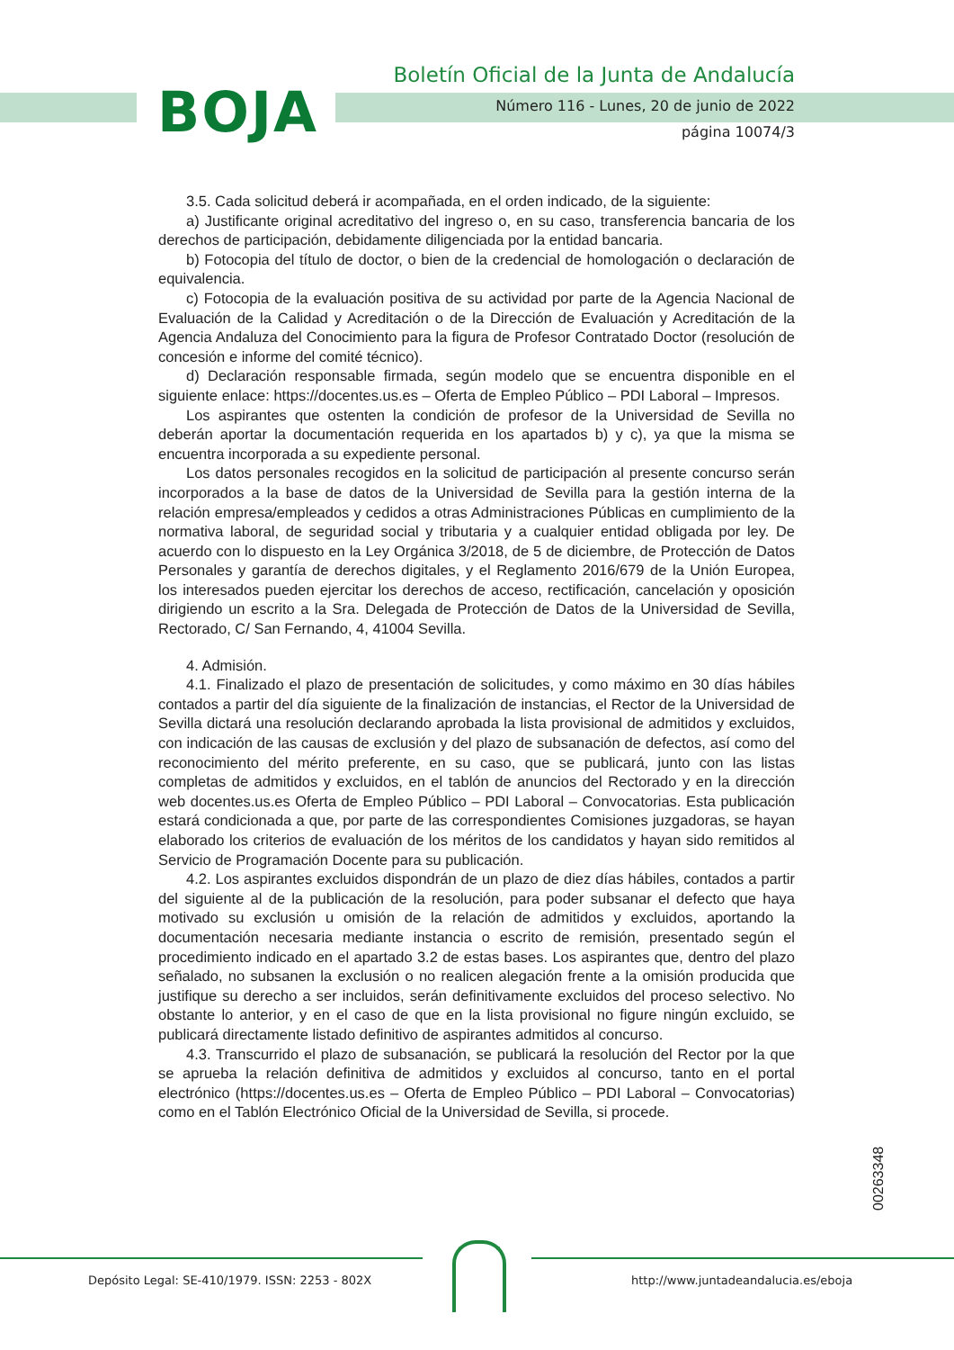BOJA
Boletín Oficial de la Junta de Andalucía
Número 116 - Lunes, 20 de junio de 2022
página 10074/3
3.5. Cada solicitud deberá ir acompañada, en el orden indicado, de la siguiente:
a) Justificante original acreditativo del ingreso o, en su caso, transferencia bancaria de los derechos de participación, debidamente diligenciada por la entidad bancaria.
b) Fotocopia del título de doctor, o bien de la credencial de homologación o declaración de equivalencia.
c) Fotocopia de la evaluación positiva de su actividad por parte de la Agencia Nacional de Evaluación de la Calidad y Acreditación o de la Dirección de Evaluación y Acreditación de la Agencia Andaluza del Conocimiento para la figura de Profesor Contratado Doctor (resolución de concesión e informe del comité técnico).
d) Declaración responsable firmada, según modelo que se encuentra disponible en el siguiente enlace: https://docentes.us.es – Oferta de Empleo Público – PDI Laboral – Impresos.
Los aspirantes que ostenten la condición de profesor de la Universidad de Sevilla no deberán aportar la documentación requerida en los apartados b) y c), ya que la misma se encuentra incorporada a su expediente personal.
Los datos personales recogidos en la solicitud de participación al presente concurso serán incorporados a la base de datos de la Universidad de Sevilla para la gestión interna de la relación empresa/empleados y cedidos a otras Administraciones Públicas en cumplimiento de la normativa laboral, de seguridad social y tributaria y a cualquier entidad obligada por ley. De acuerdo con lo dispuesto en la Ley Orgánica 3/2018, de 5 de diciembre, de Protección de Datos Personales y garantía de derechos digitales, y el Reglamento 2016/679 de la Unión Europea, los interesados pueden ejercitar los derechos de acceso, rectificación, cancelación y oposición dirigiendo un escrito a la Sra. Delegada de Protección de Datos de la Universidad de Sevilla, Rectorado, C/ San Fernando, 4, 41004 Sevilla.
4. Admisión.
4.1. Finalizado el plazo de presentación de solicitudes, y como máximo en 30 días hábiles contados a partir del día siguiente de la finalización de instancias, el Rector de la Universidad de Sevilla dictará una resolución declarando aprobada la lista provisional de admitidos y excluidos, con indicación de las causas de exclusión y del plazo de subsanación de defectos, así como del reconocimiento del mérito preferente, en su caso, que se publicará, junto con las listas completas de admitidos y excluidos, en el tablón de anuncios del Rectorado y en la dirección web docentes.us.es Oferta de Empleo Público – PDI Laboral – Convocatorias. Esta publicación estará condicionada a que, por parte de las correspondientes Comisiones juzgadoras, se hayan elaborado los criterios de evaluación de los méritos de los candidatos y hayan sido remitidos al Servicio de Programación Docente para su publicación.
4.2. Los aspirantes excluidos dispondrán de un plazo de diez días hábiles, contados a partir del siguiente al de la publicación de la resolución, para poder subsanar el defecto que haya motivado su exclusión u omisión de la relación de admitidos y excluidos, aportando la documentación necesaria mediante instancia o escrito de remisión, presentado según el procedimiento indicado en el apartado 3.2 de estas bases. Los aspirantes que, dentro del plazo señalado, no subsanen la exclusión o no realicen alegación frente a la omisión producida que justifique su derecho a ser incluidos, serán definitivamente excluidos del proceso selectivo. No obstante lo anterior, y en el caso de que en la lista provisional no figure ningún excluido, se publicará directamente listado definitivo de aspirantes admitidos al concurso.
4.3. Transcurrido el plazo de subsanación, se publicará la resolución del Rector por la que se aprueba la relación definitiva de admitidos y excluidos al concurso, tanto en el portal electrónico (https://docentes.us.es – Oferta de Empleo Público – PDI Laboral – Convocatorias) como en el Tablón Electrónico Oficial de la Universidad de Sevilla, si procede.
00263348
Depósito Legal: SE-410/1979. ISSN: 2253 - 802X
http://www.juntadeandalucia.es/eboja